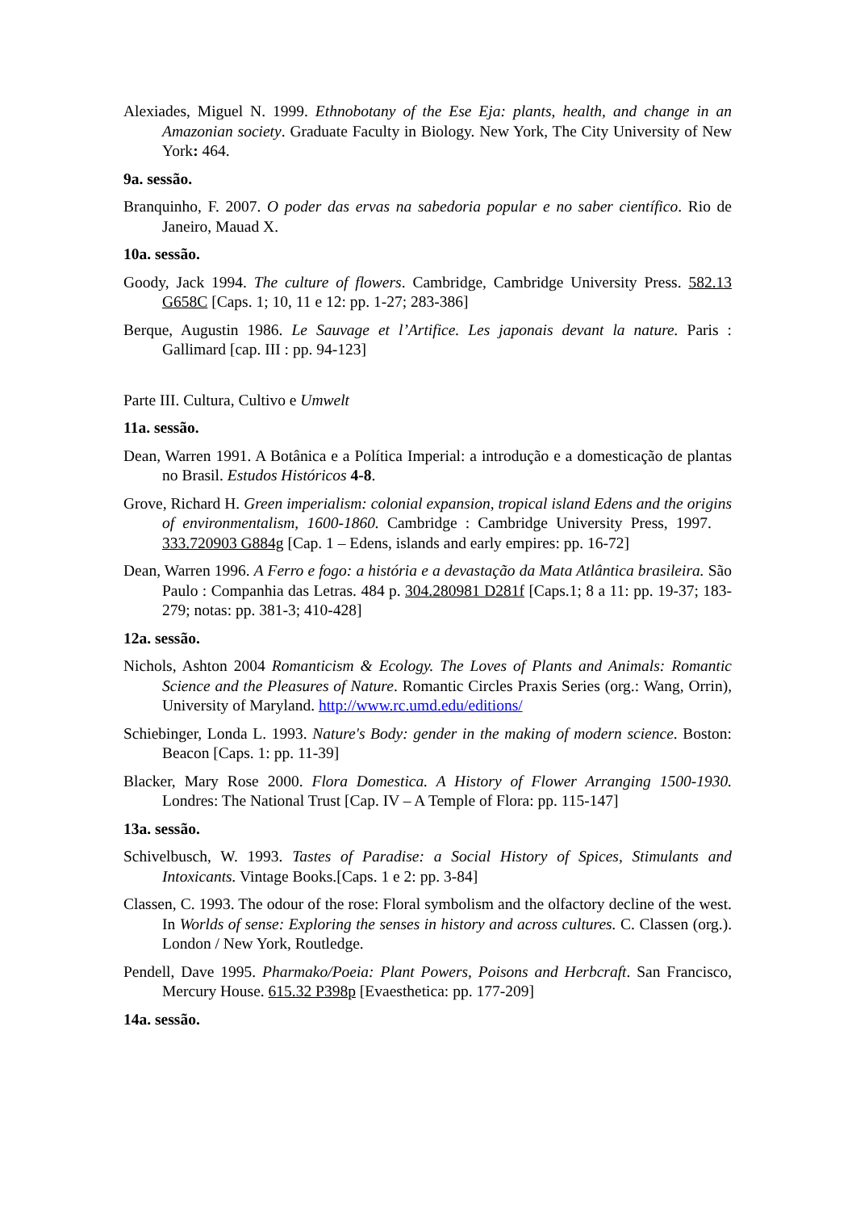Alexiades, Miguel N. 1999. Ethnobotany of the Ese Eja: plants, health, and change in an Amazonian society. Graduate Faculty in Biology. New York, The City University of New York: 464.
9a. sessão.
Branquinho, F. 2007. O poder das ervas na sabedoria popular e no saber científico. Rio de Janeiro, Mauad X.
10a. sessão.
Goody, Jack 1994. The culture of flowers. Cambridge, Cambridge University Press. 582.13 G658C [Caps. 1; 10, 11 e 12: pp. 1-27; 283-386]
Berque, Augustin 1986. Le Sauvage et l’Artifice. Les japonais devant la nature. Paris : Gallimard [cap. III : pp. 94-123]
Parte III. Cultura, Cultivo e Umwelt
11a. sessão.
Dean, Warren 1991. A Botânica e a Política Imperial: a introdução e a domesticação de plantas no Brasil. Estudos Históricos 4-8.
Grove, Richard H. Green imperialism: colonial expansion, tropical island Edens and the origins of environmentalism, 1600-1860. Cambridge : Cambridge University Press, 1997. 333.720903 G884g [Cap. 1 – Edens, islands and early empires: pp. 16-72]
Dean, Warren 1996. A Ferro e fogo: a história e a devastação da Mata Atlântica brasileira. São Paulo : Companhia das Letras. 484 p. 304.280981 D281f [Caps.1; 8 a 11: pp. 19-37; 183-279; notas: pp. 381-3; 410-428]
12a. sessão.
Nichols, Ashton 2004 Romanticism & Ecology. The Loves of Plants and Animals: Romantic Science and the Pleasures of Nature. Romantic Circles Praxis Series (org.: Wang, Orrin), University of Maryland. http://www.rc.umd.edu/editions/
Schiebinger, Londa L. 1993. Nature's Body: gender in the making of modern science. Boston: Beacon [Caps. 1: pp. 11-39]
Blacker, Mary Rose 2000. Flora Domestica. A History of Flower Arranging 1500-1930. Londres: The National Trust [Cap. IV – A Temple of Flora: pp. 115-147]
13a. sessão.
Schivelbusch, W. 1993. Tastes of Paradise: a Social History of Spices, Stimulants and Intoxicants. Vintage Books.[Caps. 1 e 2: pp. 3-84]
Classen, C. 1993. The odour of the rose: Floral symbolism and the olfactory decline of the west. In Worlds of sense: Exploring the senses in history and across cultures. C. Classen (org.). London / New York, Routledge.
Pendell, Dave 1995. Pharmako/Poeia: Plant Powers, Poisons and Herbcraft. San Francisco, Mercury House. 615.32 P398p [Evaesthetica: pp. 177-209]
14a. sessão.